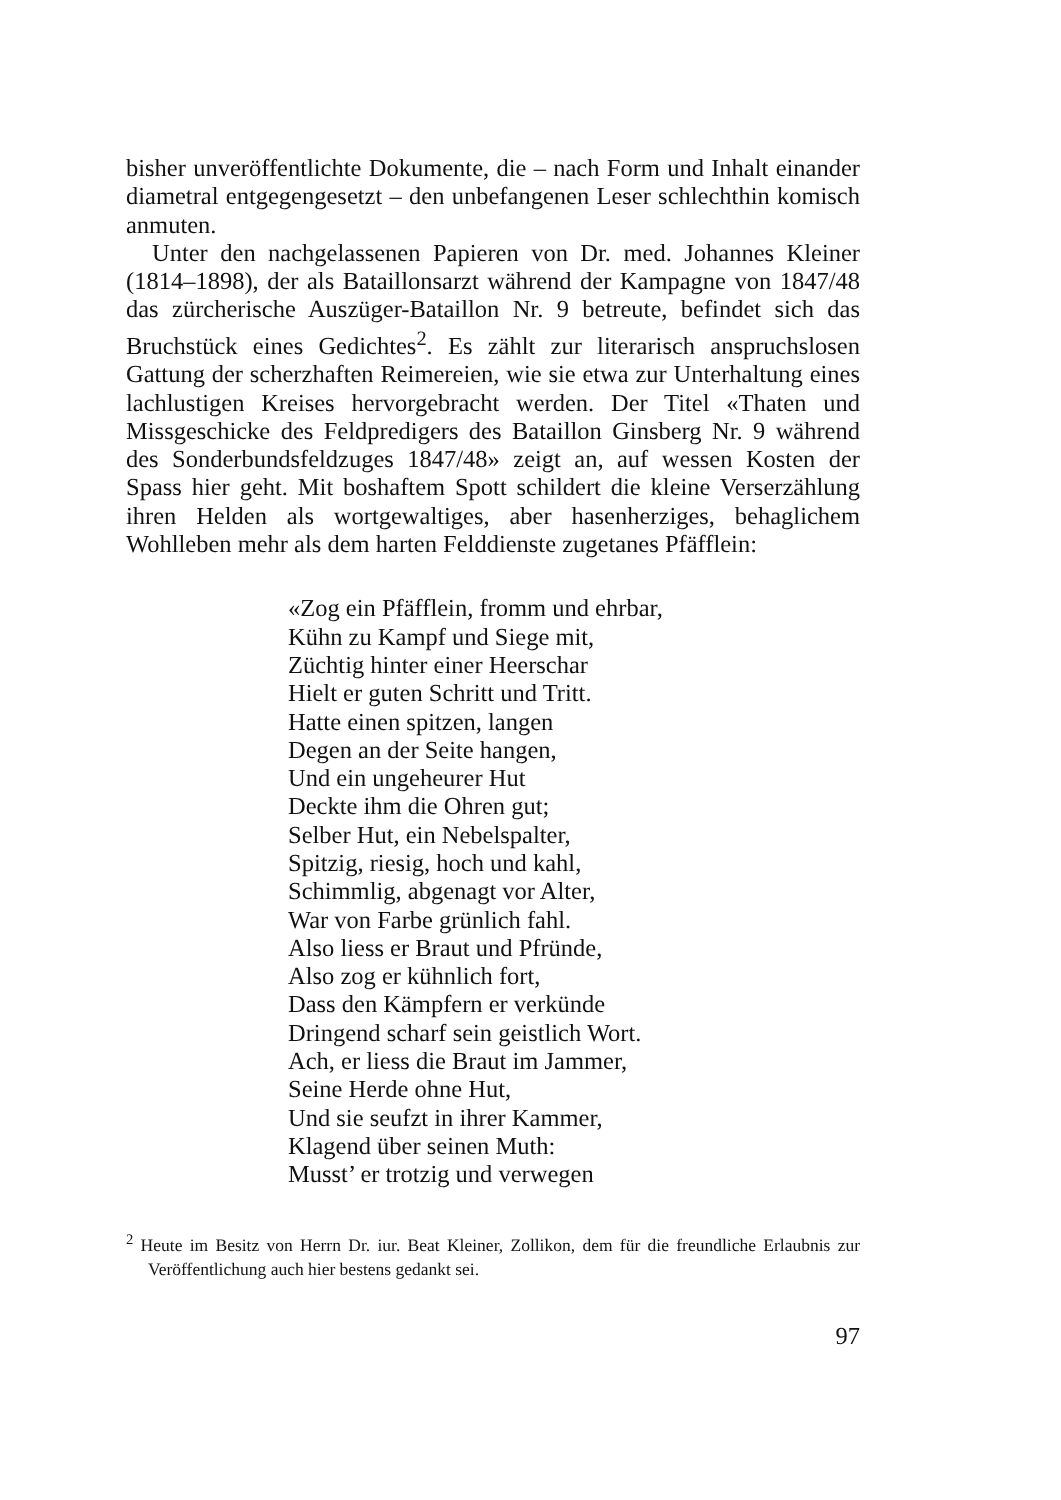bisher unveröffentlichte Dokumente, die – nach Form und Inhalt einander diametral entgegengesetzt – den unbefangenen Leser schlechthin komisch anmuten.
Unter den nachgelassenen Papieren von Dr. med. Johannes Kleiner (1814–1898), der als Bataillonsarzt während der Kampagne von 1847/48 das zürcherische Auszüger-Bataillon Nr. 9 betreute, befindet sich das Bruchstück eines Gedichtes<sup>2</sup>. Es zählt zur literarisch anspruchslosen Gattung der scherzhaften Reimereien, wie sie etwa zur Unterhaltung eines lachlustigen Kreises hervorgebracht werden. Der Titel «Thaten und Missgeschicke des Feldpredigers des Bataillon Ginsberg Nr. 9 während des Sonderbundsfeldzuges 1847/48» zeigt an, auf wessen Kosten der Spass hier geht. Mit boshaftem Spott schildert die kleine Verserzählung ihren Helden als wortgewaltiges, aber hasenherziges, behaglichem Wohlleben mehr als dem harten Felddienste zugetanes Pfäfflein:
«Zog ein Pfäfflein, fromm und ehrbar,
Kühn zu Kampf und Siege mit,
Züchtig hinter einer Heerschar
Hielt er guten Schritt und Tritt.
Hatte einen spitzen, langen
Degen an der Seite hangen,
Und ein ungeheurer Hut
Deckte ihm die Ohren gut;
Selber Hut, ein Nebelspalter,
Spitzig, riesig, hoch und kahl,
Schimmlig, abgenagt vor Alter,
War von Farbe grünlich fahl.
Also liess er Braut und Pfründe,
Also zog er kühnlich fort,
Dass den Kämpfern er verkünde
Dringend scharf sein geistlich Wort.
Ach, er liess die Braut im Jammer,
Seine Herde ohne Hut,
Und sie seufzt in ihrer Kammer,
Klagend über seinen Muth:
Musst’ er trotzig und verwegen
<sup>2</sup> Heute im Besitz von Herrn Dr. iur. Beat Kleiner, Zollikon, dem für die freundliche Erlaubnis zur Veröffentlichung auch hier bestens gedankt sei.
97